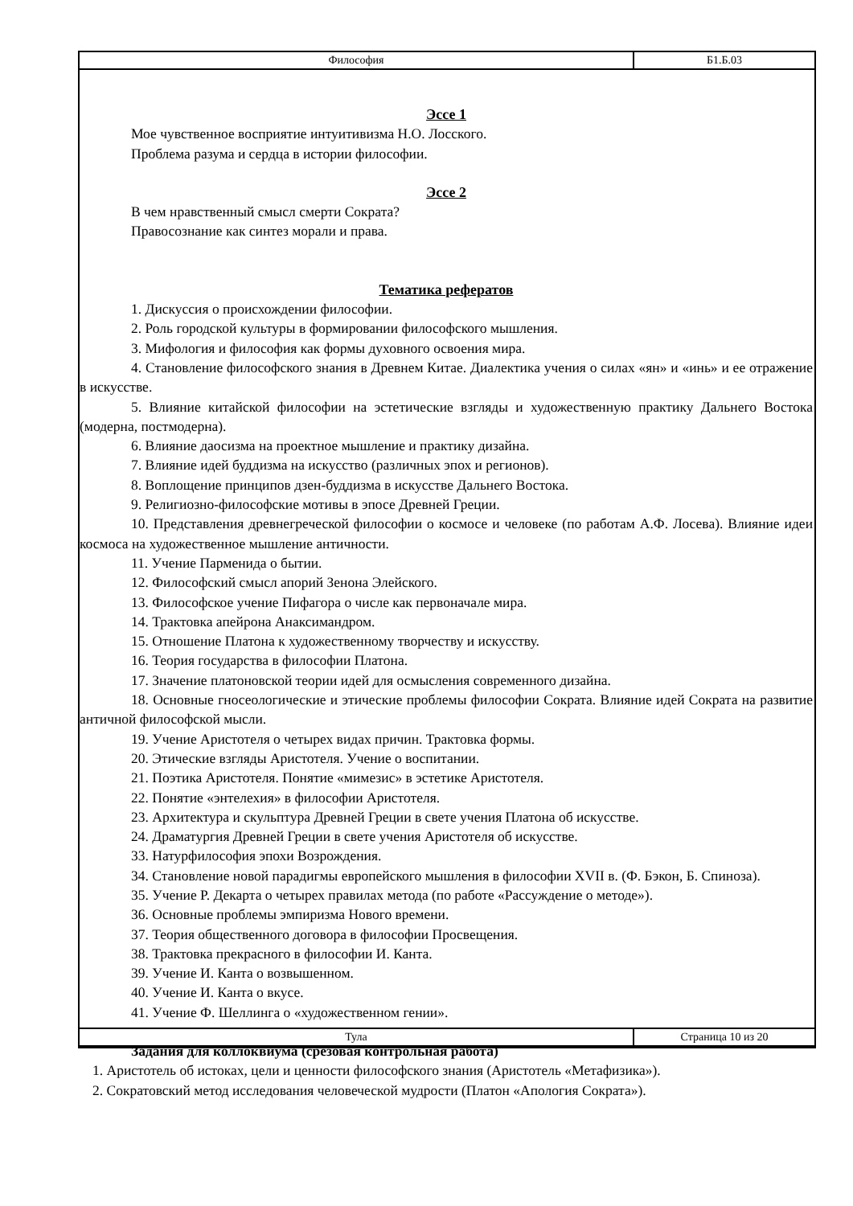| Философия | Б1.Б.03 |
Эссе 1
Мое чувственное восприятие интуитивизма Н.О. Лосского.
Проблема разума и сердца в истории философии.
Эссе 2
В чем нравственный смысл смерти Сократа?
Правосознание как синтез морали и права.
Тематика рефератов
1. Дискуссия о происхождении философии.
2. Роль городской культуры в формировании философского мышления.
3. Мифология и философия как формы духовного освоения мира.
4. Становление философского знания в Древнем Китае. Диалектика учения о силах «ян» и «инь» и ее отражение в искусстве.
5. Влияние китайской философии на эстетические взгляды и художественную практику Дальнего Востока (модерна, постмодерна).
6. Влияние даосизма на проектное мышление и практику дизайна.
7. Влияние идей буддизма на искусство (различных эпох и регионов).
8. Воплощение принципов дзен-буддизма в искусстве Дальнего Востока.
9. Религиозно-философские мотивы в эпосе Древней Греции.
10. Представления древнегреческой философии о космосе и человеке (по работам А.Ф. Лосева). Влияние идеи космоса на художественное мышление античности.
11. Учение Парменида о бытии.
12. Философский смысл апорий Зенона Элейского.
13. Философское учение Пифагора о числе как первоначале мира.
14. Трактовка апейрона Анаксимандром.
15. Отношение Платона к художественному творчеству и искусству.
16. Теория государства в философии Платона.
17. Значение платоновской теории идей для осмысления современного дизайна.
18. Основные гносеологические и этические проблемы философии Сократа. Влияние идей Сократа на развитие античной философской мысли.
19. Учение Аристотеля о четырех видах причин. Трактовка формы.
20. Этические взгляды Аристотеля. Учение о воспитании.
21. Поэтика Аристотеля. Понятие «мимезис» в эстетике Аристотеля.
22. Понятие «энтелехия» в философии Аристотеля.
23. Архитектура и скульптура Древней Греции в свете учения Платона об искусстве.
24. Драматургия Древней Греции в свете учения Аристотеля об искусстве.
33. Натурфилософия эпохи Возрождения.
34. Становление новой парадигмы европейского мышления в философии XVII в. (Ф. Бэкон, Б. Спиноза).
35. Учение Р. Декарта о четырех правилах метода (по работе «Рассуждение о методе»).
36. Основные проблемы эмпиризма Нового времени.
37. Теория общественного договора в философии Просвещения.
38. Трактовка прекрасного в философии И. Канта.
39. Учение И. Канта о возвышенном.
40. Учение И. Канта о вкусе.
41. Учение Ф. Шеллинга о «художественном гении».
Задания для коллоквиума (срезовая контрольная работа)
1. Аристотель об истоках, цели и ценности философского знания (Аристотель «Метафизика»).
2. Сократовский метод исследования человеческой мудрости (Платон «Апология Сократа»).
| Тула | Страница 10 из 20 |